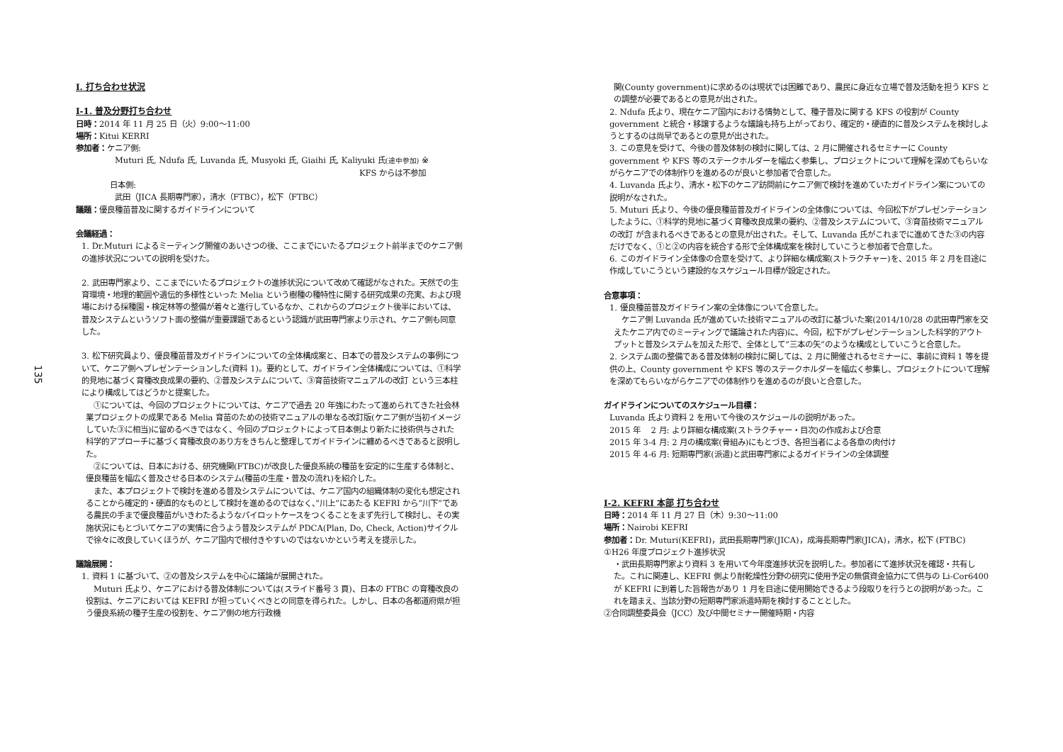135
I. 打ち合わせ状況
I-1. 普及分野打ち合わせ
日時：2014 年 11 月 25 日（火）9:00～11:00
場所：Kitui KERRI
参加者：ケニア側:
Muturi 氏, Ndufa 氏, Luvanda 氏, Musyoki 氏, Giaihi 氏, Kaliyuki 氏(途中参加) ※
KFS からは不参加
日本側:
武田（JICA 長期専門家），清水（FTBC），松下（FTBC）
議題：優良種苗普及に関するガイドラインについて
会議経過：
1. Dr.Muturi によるミーティング開催のあいさつの後、ここまでにいたるプロジェクト前半までのケニア側の進捗状況についての説明を受けた。
2. 武田専門家より、ここまでにいたるプロジェクトの進捗状況について改めて確認がなされた。天然での生育環境・地理的範囲や遺伝的多様性といった Melia という樹種の種特性に関する研究成果の充実、および現場における採種園・検定林等の整備が着々と進行しているなか、これからのプロジェクト後半においては、普及システムというソフト面の整備が重要課題であるという認識が武田専門家より示され、ケニア側も同意した。
3. 松下研究員より、優良種苗普及ガイドラインについての全体構成案と、日本での普及システムの事例について、ケニア側へプレゼンテーションした(資料 1)。要約として、ガイドライン全体構成については、①科学的見地に基づく育種改良成果の要約、②普及システムについて、③育苗技術マニュアルの改訂 という三本柱により構成してはどうかと提案した。
　①については、今回のプロジェクトについては、ケニアで過去 20 年強にわたって進められてきた社会林業プロジェクトの成果である Melia 育苗のための技術マニュアルの単なる改訂版(ケニア側が当初イメージしていた③に相当)に留めるべきではなく、今回のプロジェクトによって日本側より新たに技術供与された科学的アプローチに基づく育種改良のあり方をきちんと整理してガイドラインに纏めるべきであると説明した。
　②については、日本における、研究機関(FTBC)が改良した優良系統の種苗を安定的に生産する体制と、優良種苗を幅広く普及させる日本のシステム(種苗の生産・普及の流れ)を紹介した。
　また、本プロジェクトで検討を進める普及システムについては、ケニア国内の組織体制の変化も想定されることから確定的・硬直的なものとして検討を進めるのではなく、”川上”にあたる KEFRI から”川下”である農民の手まで優良種苗がいきわたるようなパイロットケースをつくることをまず先行して検討し、その実施状況にもとづいてケニアの実情に合うよう普及システムが PDCA(Plan, Do, Check, Action)サイクルで徐々に改良していくほうが、ケニア国内で根付きやすいのではないかという考えを提示した。
議論展開：
1. 資料 1 に基づいて、②の普及システムを中心に議論が展開された。
　Muturi 氏より、ケニアにおける普及体制については(スライド番号 3 頁)、日本の FTBC の育種改良の役割は、ケニアにおいては KEFRI が担っていくべきとの同意を得られた。しかし、日本の各都道府県が担う優良系統の種子生産の役割を、ケニア側の地方行政機
関(County government)に求めるのは現状では困難であり、農民に身近な立場で普及活動を担う KFS との調整が必要であるとの意見が出された。
2. Ndufa 氏より、現在ケニア国内における情勢として、種子普及に関する KFS の役割が County government と統合・移譲するような議論も持ち上がっており、確定的・硬直的に普及システムを検討しようとするのは尚早であるとの意見が出された。
3. この意見を受けて、今後の普及体制の検討に関しては、2 月に開催されるセミナーに County government や KFS 等のステークホルダーを幅広く参集し、プロジェクトについて理解を深めてもらいながらケニアでの体制作りを進めるのが良いと参加者で合意した。
4. Luvanda 氏より、清水・松下のケニア訪問前にケニア側で検討を進めていたガイドライン案についての説明がなされた。
5. Muturi 氏より、今後の優良種苗普及ガイドラインの全体像については、今回松下がプレゼンテーションしたように、①科学的見地に基づく育種改良成果の要約、②普及システムについて、③育苗技術マニュアルの改訂 が含まれるべきであるとの意見が出された。そして、Luvanda 氏がこれまでに進めてきた③の内容だけでなく、①と②の内容を統合する形で全体構成案を検討していこうと参加者で合意した。
6. このガイドライン全体像の合意を受けて、より詳細な構成案(ストラクチャー)を、2015 年 2 月を目途に作成していこうという建設的なスケジュール目標が設定された。
合意事項：
1. 優良種苗普及ガイドライン案の全体像について合意した。
　ケニア側 Luvanda 氏が進めていた技術マニュアルの改訂に基づいた案(2014/10/28 の武田専門家を交えたケニア内でのミーティングで議論された内容)に、今回，松下がプレゼンテーションした科学的アウトプットと普及システムを加えた形で、全体として”三本の矢”のような構成としていこうと合意した。
2. システム面の整備である普及体制の検討に関しては、2 月に開催されるセミナーに、事前に資料 1 等を提供の上、County government や KFS 等のステークホルダーを幅広く参集し、プロジェクトについて理解を深めてもらいながらケニアでの体制作りを進めるのが良いと合意した。
ガイドラインについてのスケジュール目標：
Luvanda 氏より資料 2 を用いて今後のスケジュールの説明があった。
2015 年　 2 月: より詳細な構成案(ストラクチャー・目次)の作成および合意
2015 年 3-4 月: 2 月の構成案(骨組み)にもとづき、各担当者による各章の肉付け
2015 年 4-6 月: 短期専門家(派遣)と武田専門家によるガイドラインの全体調整
I-2. KEFRI 本部 打ち合わせ
日時：2014 年 11 月 27 日（木）9:30～11:00
場所：Nairobi KEFRI
参加者：Dr. Muturi(KEFRI)，武田長期専門家(JICA)，成海長期専門家(JICA)，清水，松下 (FTBC)
①H26 年度プロジェクト進捗状況
・武田長期専門家より資料 3 を用いて今年度進捗状況を説明した。参加者にて進捗状況を確認・共有した。これに関連し、KEFRI 側より耐乾燥性分野の研究に使用予定の無償資金協力にて供与の Li-Cor6400 が KEFRI に到着した旨報告があり 1 月を目途に使用開始できるよう段取りを行うとの説明があった。これを踏まえ、当該分野の短期専門家派遣時期を検討することとした。
②合同調整委員会（JCC）及び中間セミナー開催時期・内容